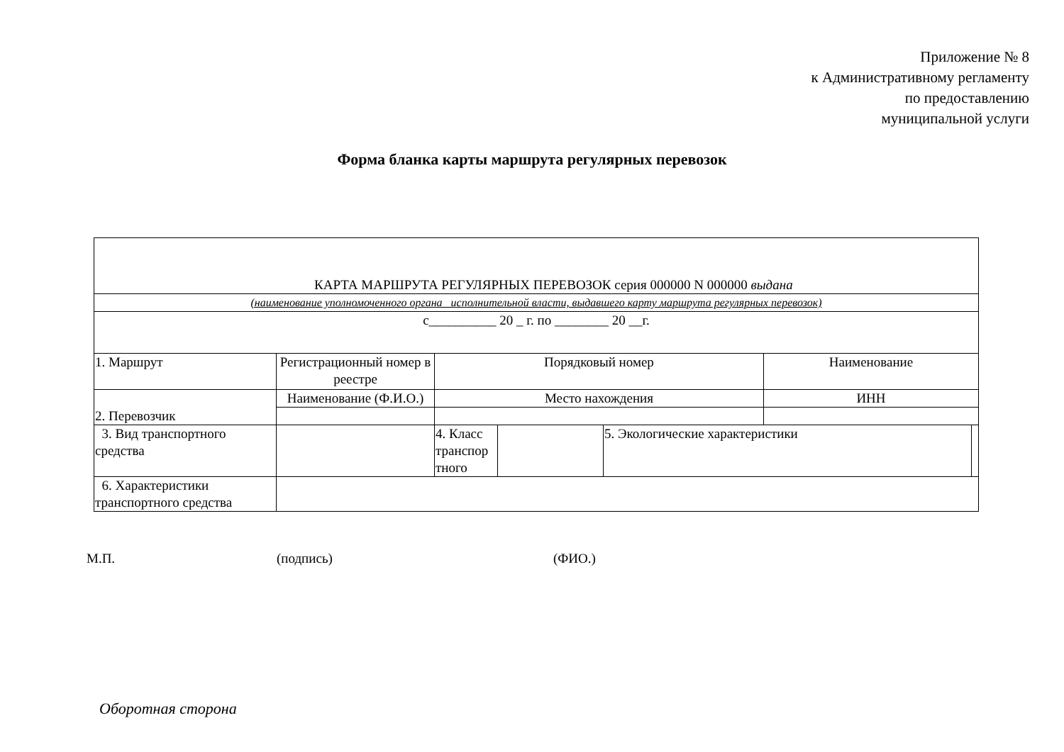Приложение № 8
к Административному регламенту
по предоставлению
муниципальной услуги
Форма бланка карты маршрута регулярных перевозок
| КАРТА МАРШРУТА РЕГУЛЯРНЫХ ПЕРЕВОЗОК серия 000000 N 000000 выдана | | | | | | |
| (наименование уполномоченного органа исполнительной власти, выдавшего карту маршрута регулярных перевозок) | | | | | | |
| с__________ 20 _ г. по ________ 20 __г. | | | | | | |
| 1. Маршрут | Регистрационный номер в реестре | Порядковый номер | | | Наименование | |
| 2. Перевозчик | Наименование (Ф.И.О.) | Место нахождения | | | ИНН | |
| 3. Вид транспортного средства | | 4. Класс транспор тного | | 5. Экологические характеристики | | |
| 6. Характеристики транспортного средства | | | | | | |
М.П. (подпись) (ФИО.)
Оборотная сторона